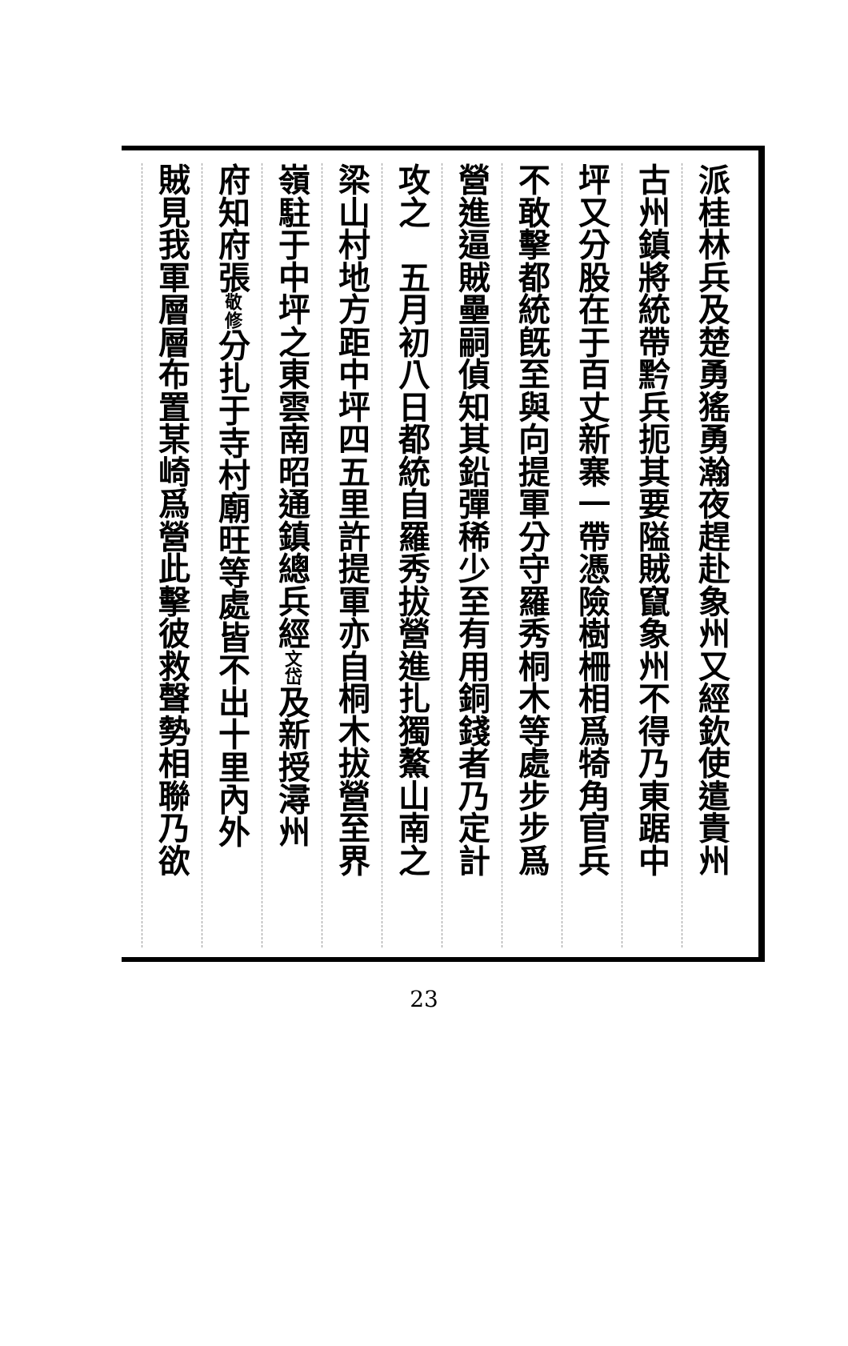派桂林兵及楚勇猺勇瀚夜趕赴象州又經欽使遣貴州
古州鎮將統帶黔兵扼其要隘賊竄象州不得乃東踞中
坪又分股在于百丈新寨一帶憑險樹柵相爲犄角官兵
不敢擊都統旣至與向提軍分守羅秀桐木等處步步爲
營進逼賊壘嗣偵知其鉛彈稀少至有用銅錢者乃定計
攻之　五月初八日都統自羅秀拔營進扎獨鰲山南之
梁山村地方距中坪四五里許提軍亦自桐木拔營至界
嶺駐于中坪之東雲南昭通鎮總兵經文岱及新授潯州
府知府張敬修分扎于寺村廟旺等處皆不出十里內外
賊見我軍層層布置某崎爲營此擊彼救聲勢相聯乃欲
23